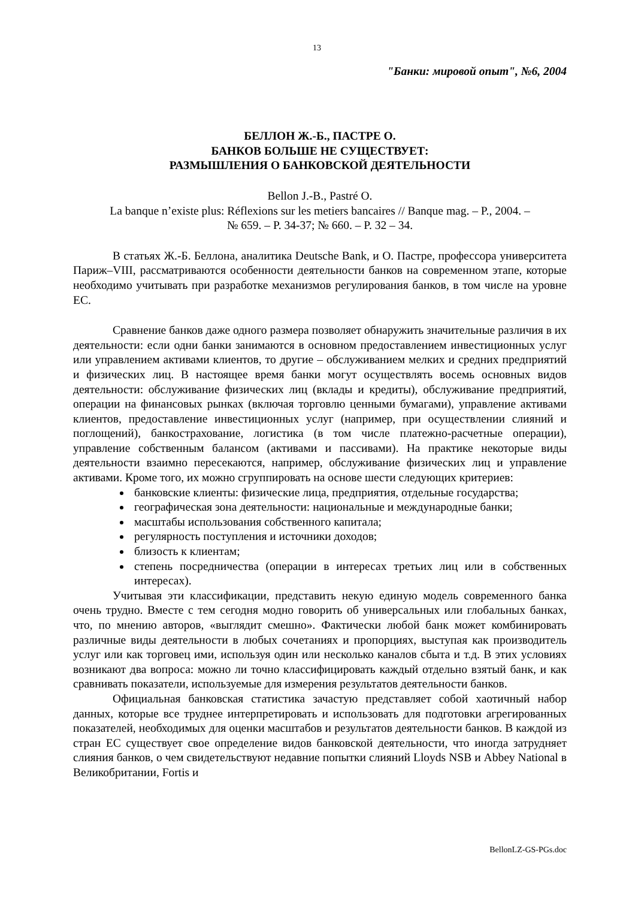13
"Банки: мировой опыт", №6, 2004
БЕЛЛОН Ж.-Б., ПАСТРЕ О.
БАНКОВ БОЛЬШЕ НЕ СУЩЕСТВУЕТ:
РАЗМЫШЛЕНИЯ О БАНКОВСКОЙ ДЕЯТЕЛЬНОСТИ
Bellon J.-B., Pastré O.
La banque n’existe plus: Réflexions sur les metiers bancaires // Banque mag. – P., 2004. –
№ 659. – P. 34-37; № 660. – P. 32 – 34.
В статьях Ж.-Б. Беллона, аналитика Deutsche Bank, и О. Пастре, профессора университета Париж–VIII, рассматриваются особенности деятельности банков на современном этапе, которые необходимо учитывать при разработке механизмов регулирования банков, в том числе на уровне ЕС.
Сравнение банков даже одного размера позволяет обнаружить значительные различия в их деятельности: если одни банки занимаются в основном предоставлением инвестиционных услуг или управлением активами клиентов, то другие – обслуживанием мелких и средних предприятий и физических лиц. В настоящее время банки могут осуществлять восемь основных видов деятельности: обслуживание физических лиц (вклады и кредиты), обслуживание предприятий, операции на финансовых рынках (включая торговлю ценными бумагами), управление активами клиентов, предоставление инвестиционных услуг (например, при осуществлении слияний и поглощений), банкострахование, логистика (в том числе платежно-расчетные операции), управление собственным балансом (активами и пассивами). На практике некоторые виды деятельности взаимно пересекаются, например, обслуживание физических лиц и управление активами. Кроме того, их можно сгруппировать на основе шести следующих критериев:
банковские клиенты: физические лица, предприятия, отдельные государства;
географическая зона деятельности: национальные и международные банки;
масштабы использования собственного капитала;
регулярность поступления и источники доходов;
близость к клиентам;
степень посредничества (операции в интересах третьих лиц или в собственных интересах).
Учитывая эти классификации, представить некую единую модель современного банка очень трудно. Вместе с тем сегодня модно говорить об универсальных или глобальных банках, что, по мнению авторов, «выглядит смешно». Фактически любой банк может комбинировать различные виды деятельности в любых сочетаниях и пропорциях, выступая как производитель услуг или как торговец ими, используя один или несколько каналов сбыта и т.д. В этих условиях возникают два вопроса: можно ли точно классифицировать каждый отдельно взятый банк, и как сравнивать показатели, используемые для измерения результатов деятельности банков.
Официальная банковская статистика зачастую представляет собой хаотичный набор данных, которые все труднее интерпретировать и использовать для подготовки агрегированных показателей, необходимых для оценки масштабов и результатов деятельности банков. В каждой из стран ЕС существует свое определение видов банковской деятельности, что иногда затрудняет слияния банков, о чем свидетельствуют недавние попытки слияний Lloyds NSB и Abbey National в Великобритании, Fortis и
BellonLZ-GS-PGs.doc